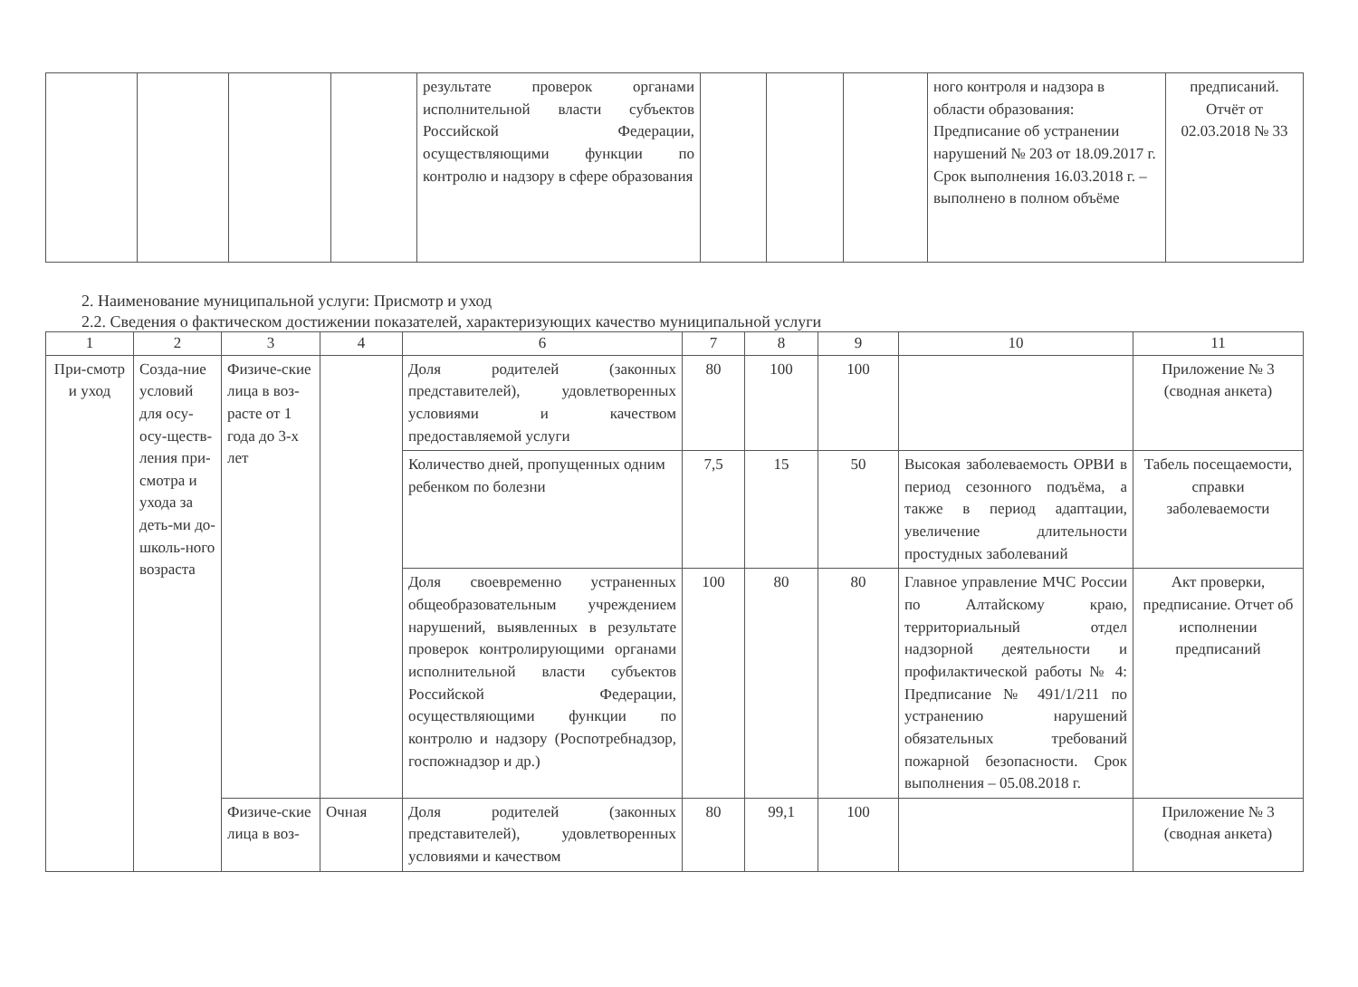| | | | | результате проверок органами исполнительной власти субъектов Российской Федерации, осуществляющими функции по контролю и надзору в сфере образования | | | | ного контроля и надзора в области образования: Предписание об устранении нарушений № 203 от 18.09.2017 г. Срок выполнения 16.03.2018 г. – выполнено в полном объёме | предписаний. Отчёт от 02.03.2018 № 33 |
2. Наименование муниципальной услуги: Присмотр и уход
2.2. Сведения о фактическом достижении показателей, характеризующих качество муниципальной услуги
| 1 | 2 | 3 | 4 | 6 | 7 | 8 | 9 | 10 | 11 |
| --- | --- | --- | --- | --- | --- | --- | --- | --- | --- |
| При-смотр и уход | Созда-ние условий для осу-осу-ществ-ления при-смотра и ухода за деть-ми до-школь-ного возраста | Физиче-ские лица в воз-расте от 1 года до 3-х лет | | Доля родителей (законных представителей), удовлетворенных условиями и качеством предоставляемой услуги | 80 | 100 | 100 | | Приложение № 3 (сводная анкета) |
| | | | | Количество дней, пропущенных одним ребенком по болезни | 7,5 | 15 | 50 | Высокая заболеваемость ОРВИ в период сезонного подъёма, а также в период адаптации, увеличение длительности простудных заболеваний | Табель посещаемости, справки заболеваемости |
| | | | | Доля своевременно устраненных общеобразовательным учреждением нарушений, выявленных в результате проверок контролирующими органами исполнительной власти субъектов Российской Федерации, осуществляющими функции по контролю и надзору (Роспотребнадзор, госпожнадзор и др.) | 100 | 80 | 80 | Главное управление МЧС России по Алтайскому краю, территориальный отдел надзорной деятельности и профилактической работы № 4: Предписание № 491/1/211 по устранению нарушений обязательных требований пожарной безопасности. Срок выполнения – 05.08.2018 г. | Акт проверки, предписание. Отчет об исполнении предписаний |
| | | Физиче-ские лица в воз- | Очная | Доля родителей (законных представителей), удовлетворенных условиями и качеством | 80 | 99,1 | 100 | | Приложение № 3 (сводная анкета) |